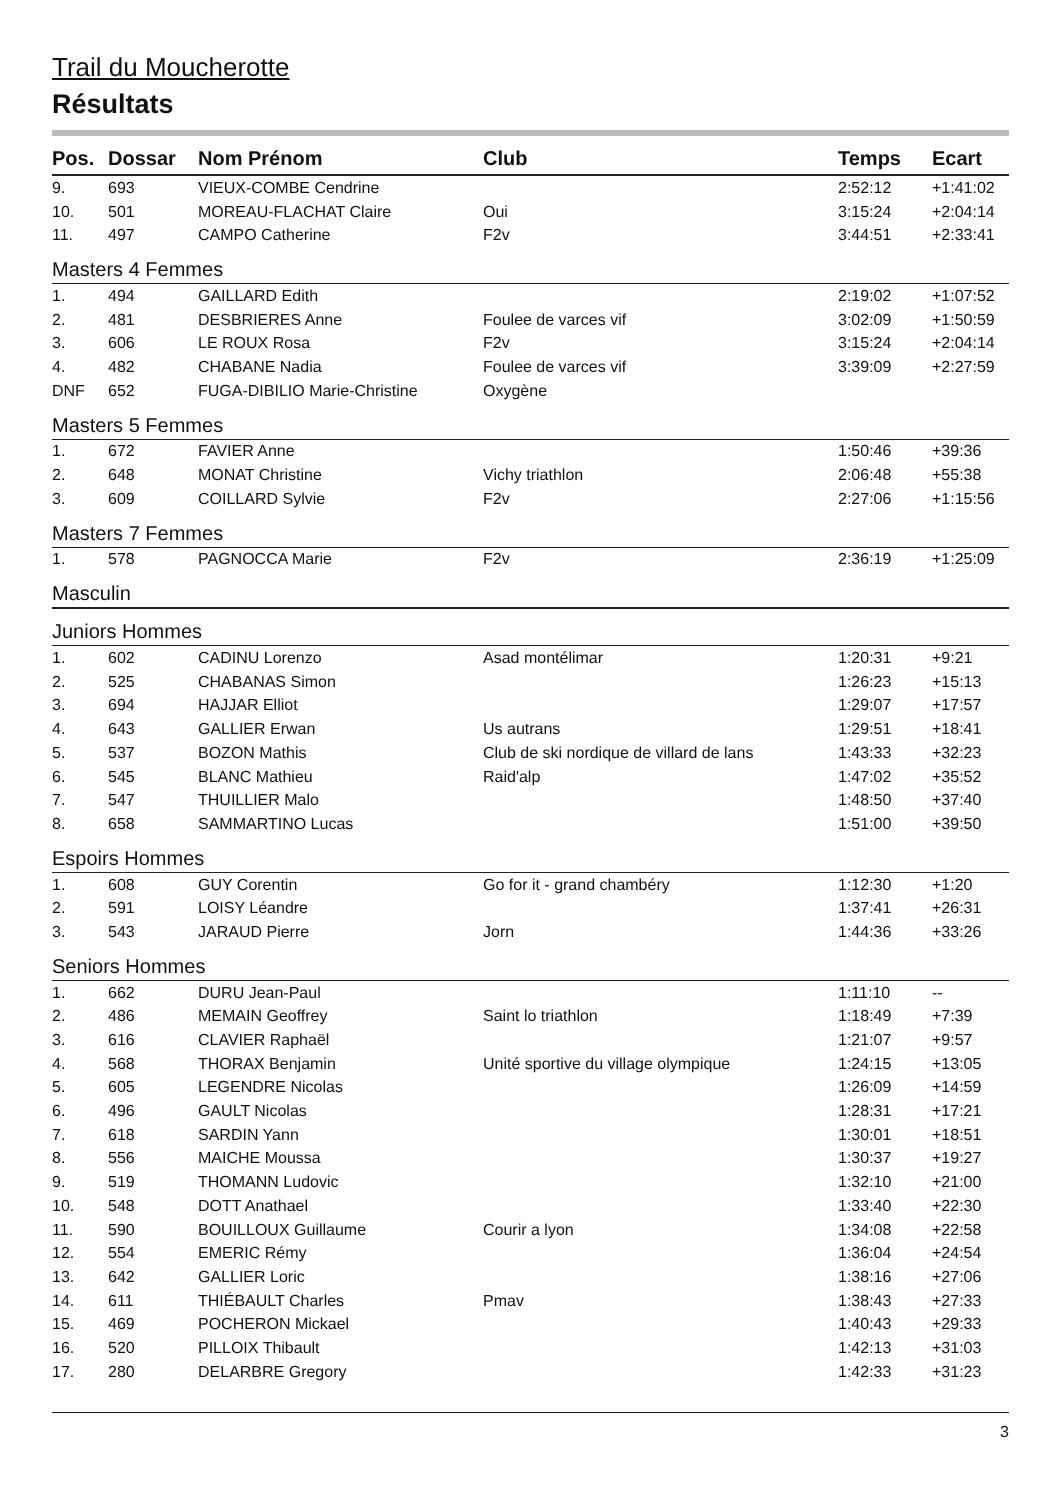Trail du Moucherotte
Résultats
| Pos. | Dossar | Nom Prénom | Club | Temps | Ecart |
| --- | --- | --- | --- | --- | --- |
| 9. | 693 | VIEUX-COMBE Cendrine | | 2:52:12 | +1:41:02 |
| 10. | 501 | MOREAU-FLACHAT Claire | Oui | 3:15:24 | +2:04:14 |
| 11. | 497 | CAMPO Catherine | F2v | 3:44:51 | +2:33:41 |
| Masters 4 Femmes | | | | | |
| 1. | 494 | GAILLARD Edith | | 2:19:02 | +1:07:52 |
| 2. | 481 | DESBRIERES Anne | Foulee de varces vif | 3:02:09 | +1:50:59 |
| 3. | 606 | LE ROUX Rosa | F2v | 3:15:24 | +2:04:14 |
| 4. | 482 | CHABANE Nadia | Foulee de varces vif | 3:39:09 | +2:27:59 |
| DNF | 652 | FUGA-DIBILIO Marie-Christine | Oxygène | | |
| Masters 5 Femmes | | | | | |
| 1. | 672 | FAVIER Anne | | 1:50:46 | +39:36 |
| 2. | 648 | MONAT Christine | Vichy triathlon | 2:06:48 | +55:38 |
| 3. | 609 | COILLARD Sylvie | F2v | 2:27:06 | +1:15:56 |
| Masters 7 Femmes | | | | | |
| 1. | 578 | PAGNOCCA Marie | F2v | 2:36:19 | +1:25:09 |
| Masculin | | | | | |
| Juniors Hommes | | | | | |
| 1. | 602 | CADINU Lorenzo | Asad montélimar | 1:20:31 | +9:21 |
| 2. | 525 | CHABANAS Simon | | 1:26:23 | +15:13 |
| 3. | 694 | HAJJAR Elliot | | 1:29:07 | +17:57 |
| 4. | 643 | GALLIER Erwan | Us autrans | 1:29:51 | +18:41 |
| 5. | 537 | BOZON Mathis | Club de ski nordique de villard de lans | 1:43:33 | +32:23 |
| 6. | 545 | BLANC Mathieu | Raid'alp | 1:47:02 | +35:52 |
| 7. | 547 | THUILLIER Malo | | 1:48:50 | +37:40 |
| 8. | 658 | SAMMARTINO Lucas | | 1:51:00 | +39:50 |
| Espoirs Hommes | | | | | |
| 1. | 608 | GUY Corentin | Go for it - grand chambéry | 1:12:30 | +1:20 |
| 2. | 591 | LOISY Léandre | | 1:37:41 | +26:31 |
| 3. | 543 | JARAUD Pierre | Jorn | 1:44:36 | +33:26 |
| Seniors Hommes | | | | | |
| 1. | 662 | DURU Jean-Paul | | 1:11:10 | -- |
| 2. | 486 | MEMAIN Geoffrey | Saint lo triathlon | 1:18:49 | +7:39 |
| 3. | 616 | CLAVIER Raphaël | | 1:21:07 | +9:57 |
| 4. | 568 | THORAX Benjamin | Unité sportive du village olympique | 1:24:15 | +13:05 |
| 5. | 605 | LEGENDRE Nicolas | | 1:26:09 | +14:59 |
| 6. | 496 | GAULT Nicolas | | 1:28:31 | +17:21 |
| 7. | 618 | SARDIN Yann | | 1:30:01 | +18:51 |
| 8. | 556 | MAICHE Moussa | | 1:30:37 | +19:27 |
| 9. | 519 | THOMANN Ludovic | | 1:32:10 | +21:00 |
| 10. | 548 | DOTT Anathael | | 1:33:40 | +22:30 |
| 11. | 590 | BOUILLOUX Guillaume | Courir a lyon | 1:34:08 | +22:58 |
| 12. | 554 | EMERIC Rémy | | 1:36:04 | +24:54 |
| 13. | 642 | GALLIER Loric | | 1:38:16 | +27:06 |
| 14. | 611 | THIÉBAULT Charles | Pmav | 1:38:43 | +27:33 |
| 15. | 469 | POCHERON Mickael | | 1:40:43 | +29:33 |
| 16. | 520 | PILLOIX Thibault | | 1:42:13 | +31:03 |
| 17. | 280 | DELARBRE Gregory | | 1:42:33 | +31:23 |
3